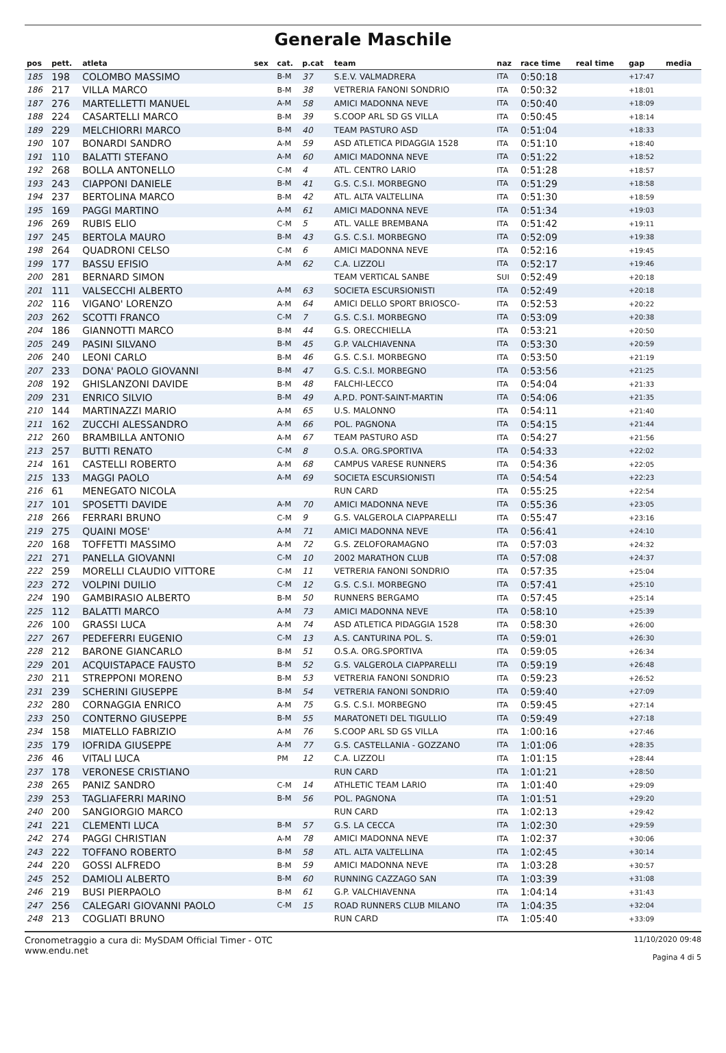Generale Maschile
| pos | pett. | atleta | sex | cat. | p.cat | team | naz | race time | real time | gap | media |
| --- | --- | --- | --- | --- | --- | --- | --- | --- | --- | --- | --- |
| 185 | 198 | COLOMBO MASSIMO | | B-M | 37 | S.E.V. VALMADRERA | ITA | 0:50:18 | | +17:47 | |
| 186 | 217 | VILLA MARCO | | B-M | 38 | VETRERIA FANONI SONDRIO | ITA | 0:50:32 | | +18:01 | |
| 187 | 276 | MARTELLETTI MANUEL | | A-M | 58 | AMICI MADONNA NEVE | ITA | 0:50:40 | | +18:09 | |
| 188 | 224 | CASARTELLI MARCO | | B-M | 39 | S.COOP ARL SD GS VILLA | ITA | 0:50:45 | | +18:14 | |
| 189 | 229 | MELCHIORRI MARCO | | B-M | 40 | TEAM PASTURO ASD | ITA | 0:51:04 | | +18:33 | |
| 190 | 107 | BONARDI SANDRO | | A-M | 59 | ASD ATLETICA PIDAGGIA 1528 | ITA | 0:51:10 | | +18:40 | |
| 191 | 110 | BALATTI STEFANO | | A-M | 60 | AMICI MADONNA NEVE | ITA | 0:51:22 | | +18:52 | |
| 192 | 268 | BOLLA ANTONELLO | | C-M | 4 | ATL. CENTRO LARIO | ITA | 0:51:28 | | +18:57 | |
| 193 | 243 | CIAPPONI DANIELE | | B-M | 41 | G.S. C.S.I. MORBEGNO | ITA | 0:51:29 | | +18:58 | |
| 194 | 237 | BERTOLINA MARCO | | B-M | 42 | ATL. ALTA VALTELLINA | ITA | 0:51:30 | | +18:59 | |
| 195 | 169 | PAGGI MARTINO | | A-M | 61 | AMICI MADONNA NEVE | ITA | 0:51:34 | | +19:03 | |
| 196 | 269 | RUBIS ELIO | | C-M | 5 | ATL. VALLE BREMBANA | ITA | 0:51:42 | | +19:11 | |
| 197 | 245 | BERTOLA MAURO | | B-M | 43 | G.S. C.S.I. MORBEGNO | ITA | 0:52:09 | | +19:38 | |
| 198 | 264 | QUADRONI CELSO | | C-M | 6 | AMICI MADONNA NEVE | ITA | 0:52:16 | | +19:45 | |
| 199 | 177 | BASSU EFISIO | | A-M | 62 | C.A. LIZZOLI | ITA | 0:52:17 | | +19:46 | |
| 200 | 281 | BERNARD SIMON | | | | TEAM VERTICAL SANBE | SUI | 0:52:49 | | +20:18 | |
| 201 | 111 | VALSECCHI ALBERTO | | A-M | 63 | SOCIETA ESCURSIONISTI | ITA | 0:52:49 | | +20:18 | |
| 202 | 116 | VIGANO' LORENZO | | A-M | 64 | AMICI DELLO SPORT BRIOSCO- | ITA | 0:52:53 | | +20:22 | |
| 203 | 262 | SCOTTI FRANCO | | C-M | 7 | G.S. C.S.I. MORBEGNO | ITA | 0:53:09 | | +20:38 | |
| 204 | 186 | GIANNOTTI MARCO | | B-M | 44 | G.S. ORECCHIELLA | ITA | 0:53:21 | | +20:50 | |
| 205 | 249 | PASINI SILVANO | | B-M | 45 | G.P. VALCHIAVENNA | ITA | 0:53:30 | | +20:59 | |
| 206 | 240 | LEONI CARLO | | B-M | 46 | G.S. C.S.I. MORBEGNO | ITA | 0:53:50 | | +21:19 | |
| 207 | 233 | DONA' PAOLO GIOVANNI | | B-M | 47 | G.S. C.S.I. MORBEGNO | ITA | 0:53:56 | | +21:25 | |
| 208 | 192 | GHISLANZONI DAVIDE | | B-M | 48 | FALCHI-LECCO | ITA | 0:54:04 | | +21:33 | |
| 209 | 231 | ENRICO SILVIO | | B-M | 49 | A.P.D. PONT-SAINT-MARTIN | ITA | 0:54:06 | | +21:35 | |
| 210 | 144 | MARTINAZZI MARIO | | A-M | 65 | U.S. MALONNO | ITA | 0:54:11 | | +21:40 | |
| 211 | 162 | ZUCCHI ALESSANDRO | | A-M | 66 | POL. PAGNONA | ITA | 0:54:15 | | +21:44 | |
| 212 | 260 | BRAMBILLA ANTONIO | | A-M | 67 | TEAM PASTURO ASD | ITA | 0:54:27 | | +21:56 | |
| 213 | 257 | BUTTI RENATO | | C-M | 8 | O.S.A. ORG.SPORTIVA | ITA | 0:54:33 | | +22:02 | |
| 214 | 161 | CASTELLI ROBERTO | | A-M | 68 | CAMPUS VARESE RUNNERS | ITA | 0:54:36 | | +22:05 | |
| 215 | 133 | MAGGI PAOLO | | A-M | 69 | SOCIETA ESCURSIONISTI | ITA | 0:54:54 | | +22:23 | |
| 216 | 61 | MENEGATO NICOLA | | | | RUN CARD | ITA | 0:55:25 | | +22:54 | |
| 217 | 101 | SPOSETTI DAVIDE | | A-M | 70 | AMICI MADONNA NEVE | ITA | 0:55:36 | | +23:05 | |
| 218 | 266 | FERRARI BRUNO | | C-M | 9 | G.S. VALGEROLA CIAPPARELLI | ITA | 0:55:47 | | +23:16 | |
| 219 | 275 | QUAINI MOSE' | | A-M | 71 | AMICI MADONNA NEVE | ITA | 0:56:41 | | +24:10 | |
| 220 | 168 | TOFFETTI MASSIMO | | A-M | 72 | G.S. ZELOFORAMAGNO | ITA | 0:57:03 | | +24:32 | |
| 221 | 271 | PANELLA GIOVANNI | | C-M | 10 | 2002 MARATHON CLUB | ITA | 0:57:08 | | +24:37 | |
| 222 | 259 | MORELLI CLAUDIO VITTORE | | C-M | 11 | VETRERIA FANONI SONDRIO | ITA | 0:57:35 | | +25:04 | |
| 223 | 272 | VOLPINI DUILIO | | C-M | 12 | G.S. C.S.I. MORBEGNO | ITA | 0:57:41 | | +25:10 | |
| 224 | 190 | GAMBIRASIO ALBERTO | | B-M | 50 | RUNNERS BERGAMO | ITA | 0:57:45 | | +25:14 | |
| 225 | 112 | BALATTI MARCO | | A-M | 73 | AMICI MADONNA NEVE | ITA | 0:58:10 | | +25:39 | |
| 226 | 100 | GRASSI LUCA | | A-M | 74 | ASD ATLETICA PIDAGGIA 1528 | ITA | 0:58:30 | | +26:00 | |
| 227 | 267 | PEDEFERRI EUGENIO | | C-M | 13 | A.S. CANTURINA POL. S. | ITA | 0:59:01 | | +26:30 | |
| 228 | 212 | BARONE GIANCARLO | | B-M | 51 | O.S.A. ORG.SPORTIVA | ITA | 0:59:05 | | +26:34 | |
| 229 | 201 | ACQUISTAPACE FAUSTO | | B-M | 52 | G.S. VALGEROLA CIAPPARELLI | ITA | 0:59:19 | | +26:48 | |
| 230 | 211 | STREPPONI MORENO | | B-M | 53 | VETRERIA FANONI SONDRIO | ITA | 0:59:23 | | +26:52 | |
| 231 | 239 | SCHERINI GIUSEPPE | | B-M | 54 | VETRERIA FANONI SONDRIO | ITA | 0:59:40 | | +27:09 | |
| 232 | 280 | CORNAGGIA ENRICO | | A-M | 75 | G.S. C.S.I. MORBEGNO | ITA | 0:59:45 | | +27:14 | |
| 233 | 250 | CONTERNO GIUSEPPE | | B-M | 55 | MARATONETI DEL TIGULLIO | ITA | 0:59:49 | | +27:18 | |
| 234 | 158 | MIATELLO FABRIZIO | | A-M | 76 | S.COOP ARL SD GS VILLA | ITA | 1:00:16 | | +27:46 | |
| 235 | 179 | IOFRIDA GIUSEPPE | | A-M | 77 | G.S. CASTELLANIA - GOZZANO | ITA | 1:01:06 | | +28:35 | |
| 236 | 46 | VITALI LUCA | | PM | 12 | C.A. LIZZOLI | ITA | 1:01:15 | | +28:44 | |
| 237 | 178 | VERONESE CRISTIANO | | | | RUN CARD | ITA | 1:01:21 | | +28:50 | |
| 238 | 265 | PANIZ SANDRO | | C-M | 14 | ATHLETIC TEAM LARIO | ITA | 1:01:40 | | +29:09 | |
| 239 | 253 | TAGLIAFERRI MARINO | | B-M | 56 | POL. PAGNONA | ITA | 1:01:51 | | +29:20 | |
| 240 | 200 | SANGIORGIO MARCO | | | | RUN CARD | ITA | 1:02:13 | | +29:42 | |
| 241 | 221 | CLEMENTI LUCA | | B-M | 57 | G.S. LA CECCA | ITA | 1:02:30 | | +29:59 | |
| 242 | 274 | PAGGI CHRISTIAN | | A-M | 78 | AMICI MADONNA NEVE | ITA | 1:02:37 | | +30:06 | |
| 243 | 222 | TOFFANO ROBERTO | | B-M | 58 | ATL. ALTA VALTELLINA | ITA | 1:02:45 | | +30:14 | |
| 244 | 220 | GOSSI ALFREDO | | B-M | 59 | AMICI MADONNA NEVE | ITA | 1:03:28 | | +30:57 | |
| 245 | 252 | DAMIOLI ALBERTO | | B-M | 60 | RUNNING CAZZAGO SAN | ITA | 1:03:39 | | +31:08 | |
| 246 | 219 | BUSI PIERPAOLO | | B-M | 61 | G.P. VALCHIAVENNA | ITA | 1:04:14 | | +31:43 | |
| 247 | 256 | CALEGARI GIOVANNI PAOLO | | C-M | 15 | ROAD RUNNERS CLUB MILANO | ITA | 1:04:35 | | +32:04 | |
| 248 | 213 | COGLIATI BRUNO | | | | RUN CARD | ITA | 1:05:40 | | +33:09 | |
Cronometraggio a cura di: MySDAM Official Timer - OTC
www.endu.net
11/10/2020 09:48
Pagina 4 di 5